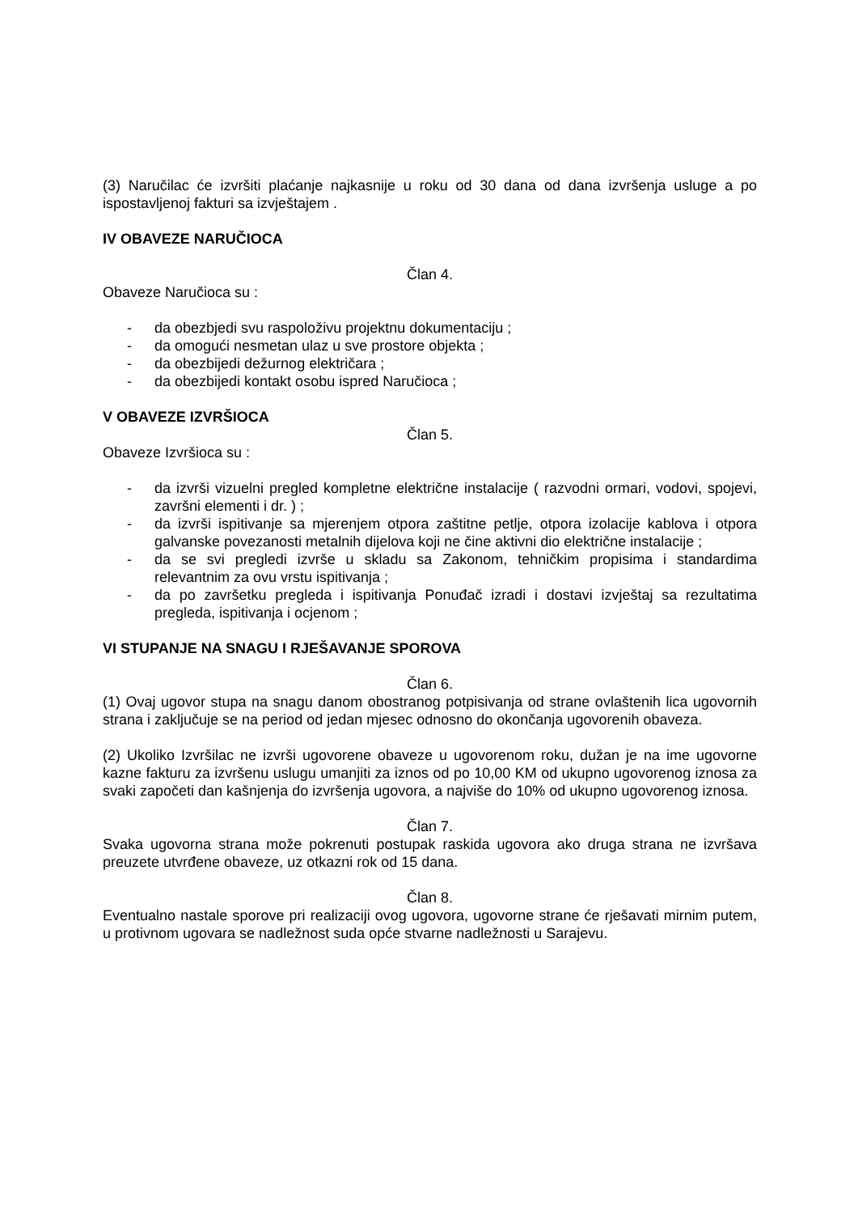(3) Naručilac će izvršiti plaćanje najkasnije u roku od 30 dana od dana izvršenja usluge a po ispostavljenoj fakturi sa izvještajem .
IV OBAVEZE NARUČIOCA
Član 4.
Obaveze Naručioca su :
- da obezbjedi svu raspoloživu projektnu dokumentaciju ;
- da omogući nesmetan ulaz u sve prostore objekta ;
- da obezbijedi dežurnog električara ;
- da obezbijedi kontakt osobu ispred Naručioca ;
V OBAVEZE IZVRŠIOCA
Član 5.
Obaveze Izvršioca su :
- da izvrši vizuelni pregled kompletne električne instalacije ( razvodni ormari, vodovi, spojevi, završni elementi i dr. ) ;
- da izvrši ispitivanje sa mjerenjem otpora zaštitne petlje, otpora izolacije kablova i otpora galvanske povezanosti metalnih dijelova koji ne čine aktivni dio električne instalacije ;
- da se svi pregledi izvrše u skladu sa Zakonom, tehničkim propisima i standardima relevantnim za ovu vrstu ispitivanja ;
- da po završetku pregleda i ispitivanja Ponuđač izradi i dostavi izvještaj sa rezultatima pregleda, ispitivanja i ocjenom ;
VI STUPANJE NA SNAGU I RJEŠAVANJE SPOROVA
Član 6.
(1) Ovaj ugovor stupa na snagu danom obostranog potpisivanja od strane ovlaštenih lica ugovornih strana i zaključuje se na period od jedan mjesec odnosno do okončanja ugovorenih obaveza.
(2) Ukoliko Izvršilac ne izvrši ugovorene obaveze u ugovorenom roku, dužan je na ime ugovorne kazne fakturu za izvršenu uslugu umanjiti za iznos od po 10,00 KM od ukupno ugovorenog iznosa za svaki započeti dan kašnjenja do izvršenja ugovora, a najviše do 10% od ukupno ugovorenog iznosa.
Član 7.
Svaka ugovorna strana može pokrenuti postupak raskida ugovora ako druga strana ne izvršava preuzete utvrđene obaveze, uz otkazni rok od 15 dana.
Član 8.
Eventualno nastale sporove pri realizaciji ovog ugovora, ugovorne strane će rješavati mirnim putem, u protivnom ugovara se nadležnost suda opće stvarne nadležnosti u Sarajevu.